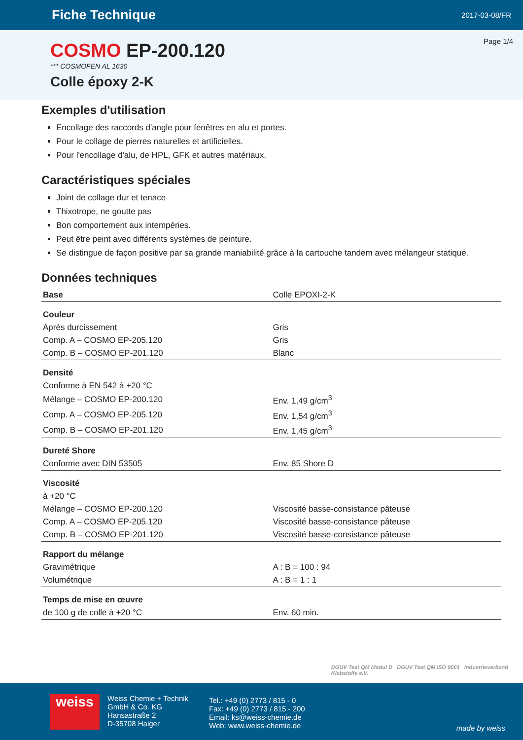Fiche Technique
2017-03-08/FR
Page 1/4
COSMO EP-200.120
*** COSMOFEN AL 1630
Colle époxy 2-K
Exemples d'utilisation
Encollage des raccords d'angle pour fenêtres en alu et portes.
Pour le collage de pierres naturelles et artificielles.
Pour l'encollage d'alu, de HPL, GFK et autres matériaux.
Caractéristiques spéciales
Joint de collage dur et tenace
Thixotrope, ne goutte pas
Bon comportement aux intempéries.
Peut être peint avec différents systèmes de peinture.
Se distingue de façon positive par sa grande maniabilité grâce à la cartouche tandem avec mélangeur statique.
Données techniques
| Base | Colle EPOXI-2-K |
| Couleur | |
| Après durcissement | Gris |
| Comp. A – COSMO EP-205.120 | Gris |
| Comp. B – COSMO EP-201.120 | Blanc |
| Densité | |
| Conforme à EN 542 à +20 °C | |
| Mélange – COSMO EP-200.120 | Env. 1,49 g/cm<sup>3</sup> |
| Comp. A – COSMO EP-205.120 | Env. 1,54 g/cm<sup>3</sup> |
| Comp. B – COSMO EP-201.120 | Env. 1,45 g/cm<sup>3</sup> |
| Dureté Shore | |
| Conforme avec DIN 53505 | Env. 85 Shore D |
| Viscosité | |
| à +20 °C | |
| Mélange – COSMO EP-200.120 | Viscosité basse-consistance pâteuse |
| Comp. A – COSMO EP-205.120 | Viscosité basse-consistance pâteuse |
| Comp. B – COSMO EP-201.120 | Viscosité basse-consistance pâteuse |
| Rapport du mélange | |
| Gravimétrique | A : B = 100 : 94 |
| Volumétrique | A : B = 1 : 1 |
| Temps de mise en œuvre | |
| de 100 g de colle à +20 °C | Env. 60 min. |
DGUV Test QM Modul D DGUV Test QM ISO 9001 Industrieverband
Klebstoffe e.V.
weiss
Weiss Chemie + Technik
GmbH & Co. KG
Hansastraße 2
D-35708 Haiger
Tel.: +49 (0) 2773 / 815 - 0
Fax: +49 (0) 2773 / 815 - 200
Email: ks@weiss-chemie.de
Web: www.weiss-chemie.de
made by weiss